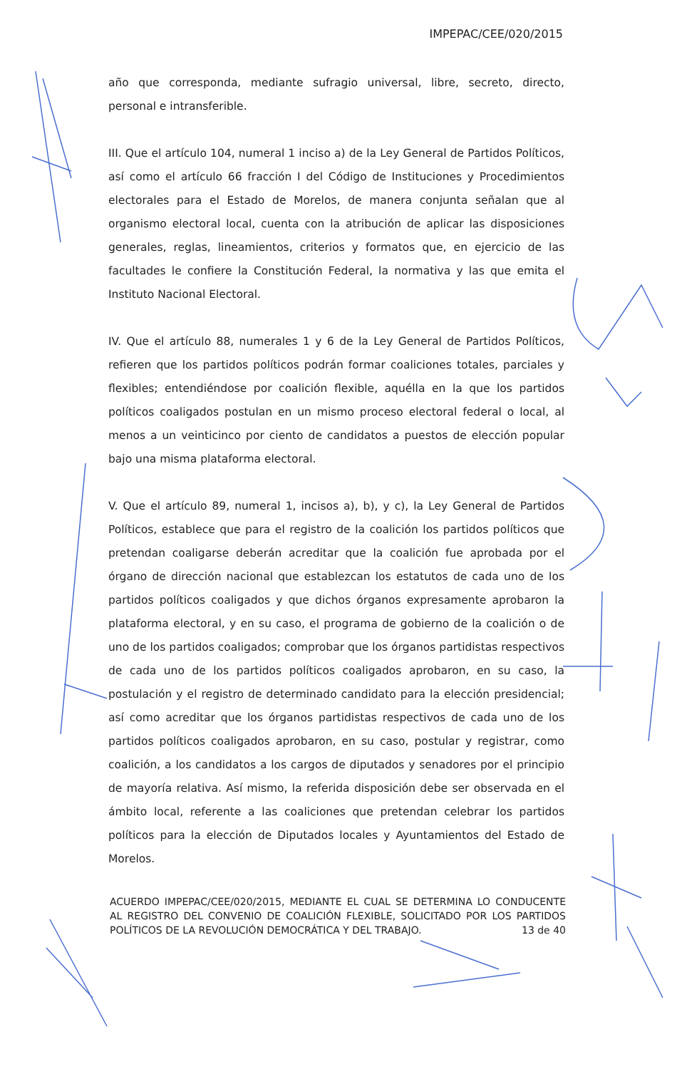IMPEPAC/CEE/020/2015
año que corresponda, mediante sufragio universal, libre, secreto, directo, personal e intransferible.
III. Que el artículo 104, numeral 1 inciso a) de la Ley General de Partidos Políticos, así como el artículo 66 fracción I del Código de Instituciones y Procedimientos electorales para el Estado de Morelos, de manera conjunta señalan que al organismo electoral local, cuenta con la atribución de aplicar las disposiciones generales, reglas, lineamientos, criterios y formatos que, en ejercicio de las facultades le confiere la Constitución Federal, la normativa y las que emita el Instituto Nacional Electoral.
IV. Que el artículo 88, numerales 1 y 6 de la Ley General de Partidos Políticos, refieren que los partidos políticos podrán formar coaliciones totales, parciales y flexibles; entendiéndose por coalición flexible, aquélla en la que los partidos políticos coaligados postulan en un mismo proceso electoral federal o local, al menos a un veinticinco por ciento de candidatos a puestos de elección popular bajo una misma plataforma electoral.
V. Que el artículo 89, numeral 1, incisos a), b), y c), la Ley General de Partidos Políticos, establece que para el registro de la coalición los partidos políticos que pretendan coaligarse deberán acreditar que la coalición fue aprobada por el órgano de dirección nacional que establezcan los estatutos de cada uno de los partidos políticos coaligados y que dichos órganos expresamente aprobaron la plataforma electoral, y en su caso, el programa de gobierno de la coalición o de uno de los partidos coaligados; comprobar que los órganos partidistas respectivos de cada uno de los partidos políticos coaligados aprobaron, en su caso, la postulación y el registro de determinado candidato para la elección presidencial; así como acreditar que los órganos partidistas respectivos de cada uno de los partidos políticos coaligados aprobaron, en su caso, postular y registrar, como coalición, a los candidatos a los cargos de diputados y senadores por el principio de mayoría relativa. Así mismo, la referida disposición debe ser observada en el ámbito local, referente a las coaliciones que pretendan celebrar los partidos políticos para la elección de Diputados locales y Ayuntamientos del Estado de Morelos.
ACUERDO IMPEPAC/CEE/020/2015, MEDIANTE EL CUAL SE DETERMINA LO CONDUCENTE AL REGISTRO DEL CONVENIO DE COALICIÓN FLEXIBLE, SOLICITADO POR LOS PARTIDOS POLÍTICOS DE LA REVOLUCIÓN DEMOCRÁTICA Y DEL TRABAJO.
13 de 40